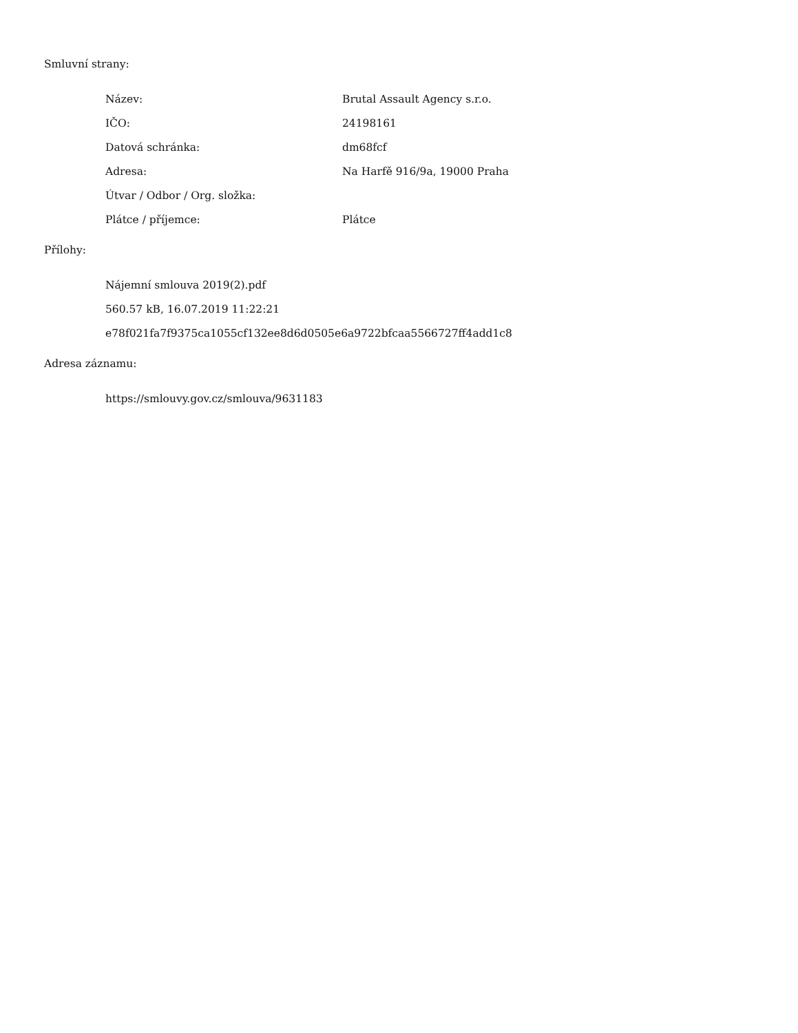Smluvní strany:
| Název: | Brutal Assault Agency s.r.o. |
| IČO: | 24198161 |
| Datová schránka: | dm68fcf |
| Adresa: | Na Harfě 916/9a, 19000 Praha |
| Útvar / Odbor / Org. složka: | |
| Plátce / příjemce: | Plátce |
Přílohy:
| Nájemní smlouva 2019(2).pdf |
| 560.57 kB, 16.07.2019 11:22:21 |
| e78f021fa7f9375ca1055cf132ee8d6d0505e6a9722bfcaa5566727ff4add1c8 |
Adresa záznamu:
| https://smlouvy.gov.cz/smlouva/9631183 |